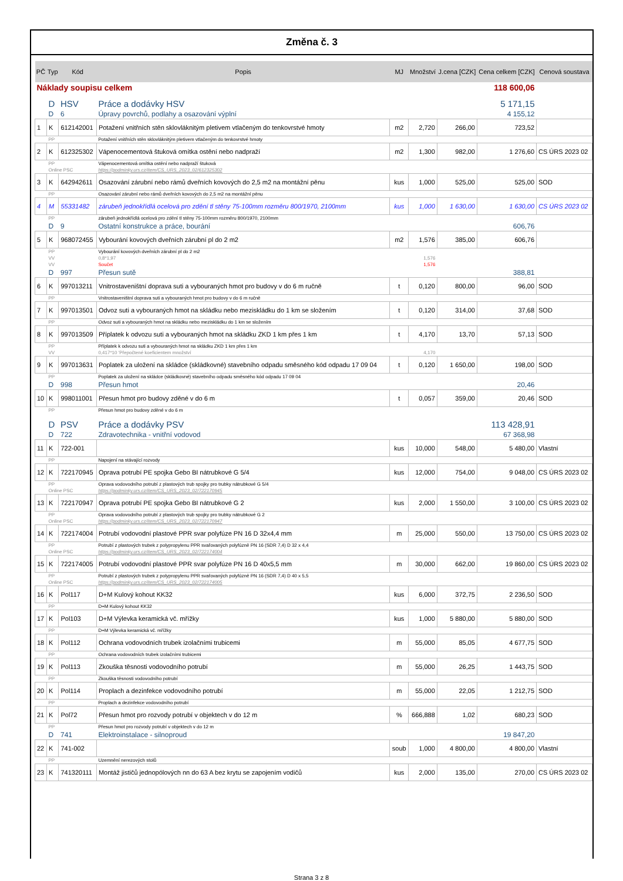Změna č. 3
| PČ | Typ | Kód | Popis | MJ | Množství | J.cena [CZK] | Cena celkem [CZK] | Cenová soustava |
| --- | --- | --- | --- | --- | --- | --- | --- | --- |
| Náklady soupisu celkem | | | | | | | 118 600,06 | |
| | D | HSV | Práce a dodávky HSV | | | | 5 171,15 | |
| | D | 6 | Úpravy povrchů, podlahy a osazování výplní | | | | 4 155,12 | |
| 1 | K | 612142001 | Potažení vnitřních stěn sklovláknitým pletivem vtlačeným do tenkovrstvé hmoty | m2 | 2,720 | 266,00 | 723,52 | |
| | PP | | Potažení vnitřních stěn sklovláknitým pletivem vtlačeným do tenkovrstvé hmoty | | | | | |
| 2 | K | 612325302 | Vápenocementová štuková omítka ostění nebo nadpraží | m2 | 1,300 | 982,00 | 1 276,60 | CS ÚRS 2023 02 |
| | PP | | Vápenocementová omítka ostění nebo nadpraží štuková | | | | | |
| | Online PSC | | https://podminky.urs.cz/item/CS_URS_2023_02/612325302 | | | | | |
| 3 | K | 642942611 | Osazování zárubní nebo rámů dveřních kovových do 2,5 m2 na montážní pěnu | kus | 1,000 | 525,00 | 525,00 | SOD |
| | PP | | Osazování zárubní nebo rámů dveřních kovových do 2,5 m2 na montážní pěnu | | | | | |
| 4 | M | 55331482 | zárubeň jednokřídlá ocelová pro zdění tl stěny 75-100mm rozměru 800/1970, 2100mm | kus | 1,000 | 1 630,00 | 1 630,00 | CS ÚRS 2023 02 |
| | PP | | zárubeň jednokřídlá ocelová pro zdění tl stěny 75-100mm rozměru 800/1970, 2100mm | | | | | |
| | D | 9 | Ostatní konstrukce a práce, bourání | | | | 606,76 | |
| 5 | K | 968072455 | Vybourání kovových dveřních zárubní pl do 2 m2 | m2 | 1,576 | 385,00 | 606,76 | |
| | PP | | Vybourání kovových dveřních zárubní pl do 2 m2 | | | | | |
| | VV | | 0,8*1,97 | | 1,576 | | | |
| | VV | | Součet | | 1,576 | | | |
| | D | 997 | Přesun sutě | | | | 388,81 | |
| 6 | K | 997013211 | Vnitrostaveništní doprava suti a vybouraných hmot pro budovy v do 6 m ručně | t | 0,120 | 800,00 | 96,00 | SOD |
| | PP | | Vnitrostaveništní doprava suti a vybouraných hmot pro budovy v do 6 m ručně | | | | | |
| 7 | K | 997013501 | Odvoz suti a vybouraných hmot na skládku nebo meziskládku do 1 km se složením | t | 0,120 | 314,00 | 37,68 | SOD |
| | PP | | Odvoz suti a vybouraných hmot na skládku nebo meziskládku do 1 km se složením | | | | | |
| 8 | K | 997013509 | Příplatek k odvozu suti a vybouraných hmot na skládku ZKD 1 km přes 1 km | t | 4,170 | 13,70 | 57,13 | SOD |
| | PP | | Příplatek k odvozu suti a vybouraných hmot na skládku ZKD 1 km přes 1 km | | | | | |
| | VV | | 0,417*10 'Přepočtené koeficientem množství | | 4,170 | | | |
| 9 | K | 997013631 | Poplatek za uložení na skládce (skládkovné) stavebního odpadu směsného kód odpadu 17 09 04 | t | 0,120 | 1 650,00 | 198,00 | SOD |
| | PP | | Poplatek za uložení na skládce (skládkovné) stavebního odpadu směsného kód odpadu 17 09 04 | | | | | |
| | D | 998 | Přesun hmot | | | | 20,46 | |
| 10 | K | 998011001 | Přesun hmot pro budovy zděné v do 6 m | t | 0,057 | 359,00 | 20,46 | SOD |
| | PP | | Přesun hmot pro budovy zděné v do 6 m | | | | | |
| | D | PSV | Práce a dodávky PSV | | | | 113 428,91 | |
| | D | 722 | Zdravotechnika - vnitřní vodovod | | | | 67 368,98 | |
| 11 | K | 722-001 | | kus | 10,000 | 548,00 | 5 480,00 | Vlastní |
| | PP | | Napojení na stávající rozvody | | | | | |
| 12 | K | 722170945 | Oprava potrubí PE spojka Gebo BI nátrubkové G 5/4 | kus | 12,000 | 754,00 | 9 048,00 | CS ÚRS 2023 02 |
| | PP | | Oprava vodovodního potrubí z plastových trub spojky pro trubky nátrubkové G 5/4 | | | | | |
| | Online PSC | | https://podminky.urs.cz/item/CS_URS_2023_02/722170945 | | | | | |
| 13 | K | 722170947 | Oprava potrubí PE spojka Gebo BI nátrubkové G 2 | kus | 2,000 | 1 550,00 | 3 100,00 | CS ÚRS 2023 02 |
| | PP | | Oprava vodovodního potrubí z plastových trub spojky pro trubky nátrubkové G 2 | | | | | |
| | Online PSC | | https://podminky.urs.cz/item/CS_URS_2023_02/722170947 | | | | | |
| 14 | K | 722174004 | Potrubí vodovodní plastové PPR svar polyfúze PN 16 D 32x4,4 mm | m | 25,000 | 550,00 | 13 750,00 | CS ÚRS 2023 02 |
| | PP | | Potrubí z plastových trubek z polypropylenu PPR svařovaných polyfúzně PN 16 (SDR 7,4) D 32 x 4,4 | | | | | |
| | Online PSC | | https://podminky.urs.cz/item/CS_URS_2023_02/722174004 | | | | | |
| 15 | K | 722174005 | Potrubí vodovodní plastové PPR svar polyfúze PN 16 D 40x5,5 mm | m | 30,000 | 662,00 | 19 860,00 | CS ÚRS 2023 02 |
| | PP | | Potrubí z plastových trubek z polypropylenu PPR svařovaných polyfúzně PN 16 (SDR 7,4) D 40 x 5,5 | | | | | |
| | Online PSC | | https://podminky.urs.cz/item/CS_URS_2023_02/722174005 | | | | | |
| 16 | K | Pol117 | D+M Kulový kohout KK32 | kus | 6,000 | 372,75 | 2 236,50 | SOD |
| | PP | | D+M Kulový kohout KK32 | | | | | |
| 17 | K | Pol103 | D+M Výlevka keramická vč. mřížky | kus | 1,000 | 5 880,00 | 5 880,00 | SOD |
| | PP | | D+M Výlevka keramická vč. mřížky | | | | | |
| 18 | K | Pol112 | Ochrana vodovodních trubek izolačními trubicemi | m | 55,000 | 85,05 | 4 677,75 | SOD |
| | PP | | Ochrana vodovodních trubek izolačními trubicemi | | | | | |
| 19 | K | Pol113 | Zkouška těsnosti vodovodního potrubí | m | 55,000 | 26,25 | 1 443,75 | SOD |
| | PP | | Zkouška těsnosti vodovodního potrubí | | | | | |
| 20 | K | Pol114 | Proplach a dezinfekce vodovodního potrubí | m | 55,000 | 22,05 | 1 212,75 | SOD |
| | PP | | Proplach a dezinfekce vodovodního potrubí | | | | | |
| 21 | K | Pol72 | Přesun hmot pro rozvody potrubí v objektech v do 12 m | % | 666,888 | 1,02 | 680,23 | SOD |
| | PP | | Přesun hmot pro rozvody potrubí v objektech v do 12 m | | | | | |
| | D | 741 | Elektroinstalace - silnoproud | | | | 19 847,20 | |
| 22 | K | 741-002 | | soub | 1,000 | 4 800,00 | 4 800,00 | Vlastní |
| | PP | | Uzemnění nerezových stolů | | | | | |
| 23 | K | 741320111 | Montáž jističů jednopólových nn do 63 A bez krytu se zapojením vodičů | kus | 2,000 | 135,00 | 270,00 | CS ÚRS 2023 02 |
Strana 3 z 8